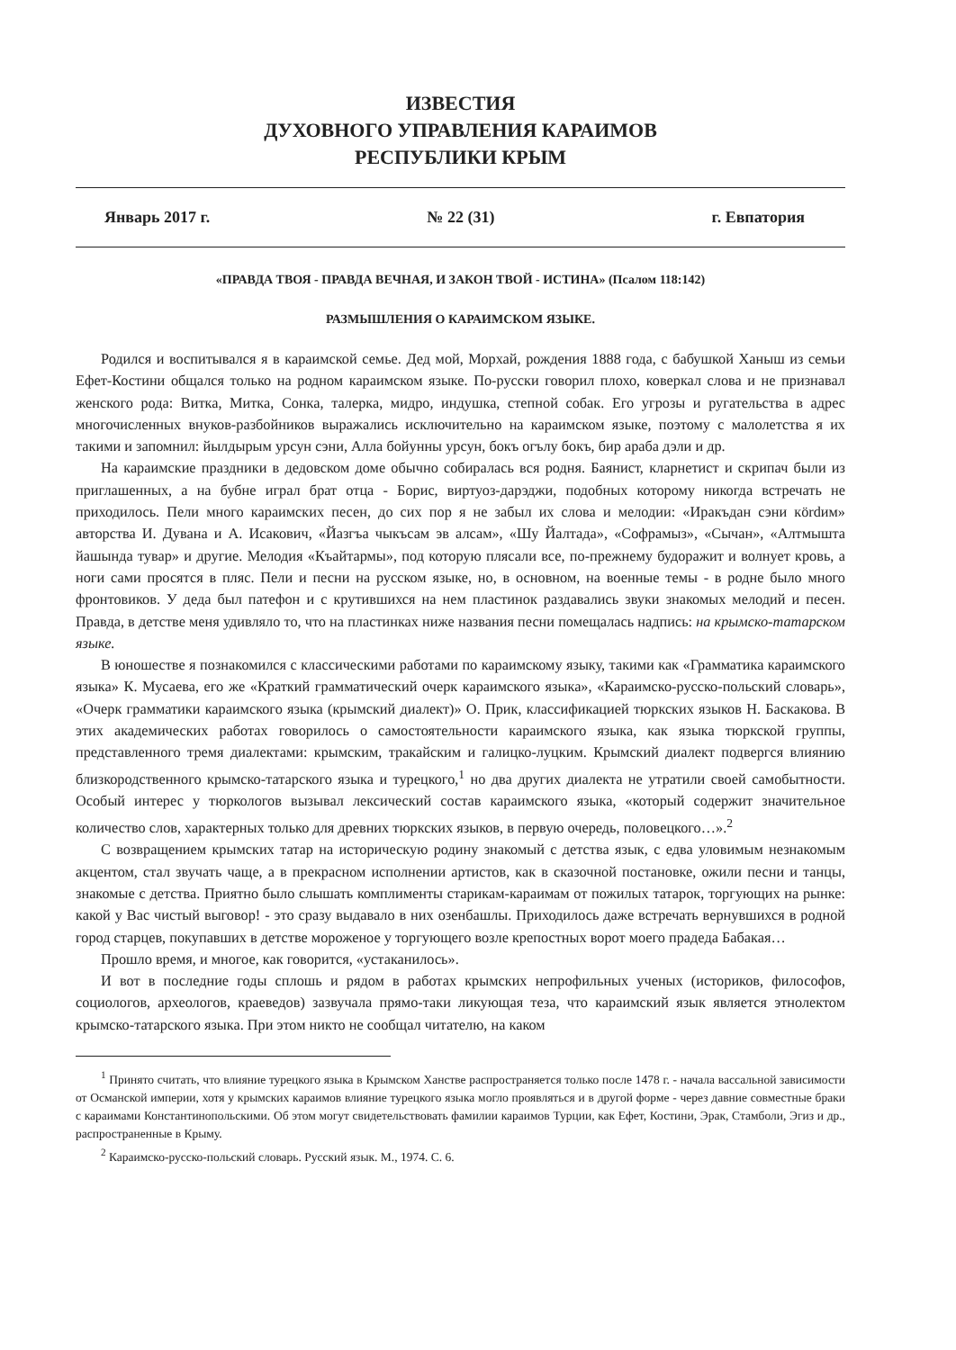ИЗВЕСТИЯ
ДУХОВНОГО УПРАВЛЕНИЯ КАРАИМОВ
РЕСПУБЛИКИ КРЫМ
Январь 2017 г. № 22 (31) г. Евпатория
«ПРАВДА ТВОЯ - ПРАВДА ВЕЧНАЯ, И ЗАКОН ТВОЙ - ИСТИНА» (Псалом 118:142)
РАЗМЫШЛЕНИЯ О КАРАИМСКОМ ЯЗЫКЕ.
Родился и воспитывался я в караимской семье. Дед мой, Морхай, рождения 1888 года, с бабушкой Ханыш из семьи Ефет-Костини общался только на родном караимском языке. По-русски говорил плохо, коверкал слова и не признавал женского рода: Витка, Митка, Сонка, талерка, мидро, индушка, степной собак. Его угрозы и ругательства в адрес многочисленных внуков-разбойников выражались исключительно на караимском языке, поэтому с малолетства я их такими и запомнил: йылдырым урсун сэни, Алла бойунны урсун, бокъ огълу бокъ, бир араба дэли и др.
На караимские праздники в дедовском доме обычно собиралась вся родня. Баянист, кларнетист и скрипач были из приглашенных, а на бубне играл брат отца - Борис, виртуоз-дарэджи, подобных которому никогда встречать не приходилось. Пели много караимских песен, до сих пор я не забыл их слова и мелодии: «Иракъдан сэни кördим» авторства И. Дувана и А. Исакович, «Йазгъа чыкъсам эв алсам», «Шу Йалтада», «Софрамыз», «Сычан», «Алтмышта йашында тувар» и другие. Мелодия «Къайтармы», под которую плясали все, по-прежнему будоражит и волнует кровь, а ноги сами просятся в пляс. Пели и песни на русском языке, но, в основном, на военные темы - в родне было много фронтовиков. У деда был патефон и с крутившихся на нем пластинок раздавались звуки знакомых мелодий и песен. Правда, в детстве меня удивляло то, что на пластинках ниже названия песни помещалась надпись: на крымско-татарском языке.
В юношестве я познакомился с классическими работами по караимскому языку, такими как «Грамматика караимского языка» К. Мусаева, его же «Краткий грамматический очерк караимского языка», «Караимско-русско-польский словарь», «Очерк грамматики караимского языка (крымский диалект)» О. Прик, классификацией тюркских языков Н. Баскакова. В этих академических работах говорилось о самостоятельности караимского языка, как языка тюркской группы, представленного тремя диалектами: крымским, тракайским и галицко-луцким. Крымский диалект подвергся влиянию близкородственного крымско-татарского языка и турецкого,<sup>1</sup> но два других диалекта не утратили своей самобытности. Особый интерес у тюркологов вызывал лексический состав караимского языка, «который содержит значительное количество слов, характерных только для древних тюркских языков, в первую очередь, половецкого…».<sup>2</sup>
С возвращением крымских татар на историческую родину знакомый с детства язык, с едва уловимым незнакомым акцентом, стал звучать чаще, а в прекрасном исполнении артистов, как в сказочной постановке, ожили песни и танцы, знакомые с детства. Приятно было слышать комплименты старикам-караимам от пожилых татарок, торгующих на рынке: какой у Вас чистый выговор! - это сразу выдавало в них озенбашлы. Приходилось даже встречать вернувшихся в родной город старцев, покупавших в детстве мороженое у торгующего возле крепостных ворот моего прадеда Бабакая…
Прошло время, и многое, как говорится, «устаканилось».
И вот в последние годы сплошь и рядом в работах крымских непрофильных ученых (историков, философов, социологов, археологов, краеведов) зазвучала прямо-таки ликующая теза, что караимский язык является этнолектом крымско-татарского языка. При этом никто не сообщал читателю, на каком
<sup>1</sup> Принято считать, что влияние турецкого языка в Крымском Ханстве распространяется только после 1478 г. - начала вассальной зависимости от Османской империи, хотя у крымских караимов влияние турецкого языка могло проявляться и в другой форме - через давние совместные браки с караимами Константинопольскими. Об этом могут свидетельствовать фамилии караимов Турции, как Ефет, Костини, Эрак, Стамболи, Эгиз и др., распространенные в Крыму.
<sup>2</sup> Караимско-русско-польский словарь. Русский язык. М., 1974. С. 6.